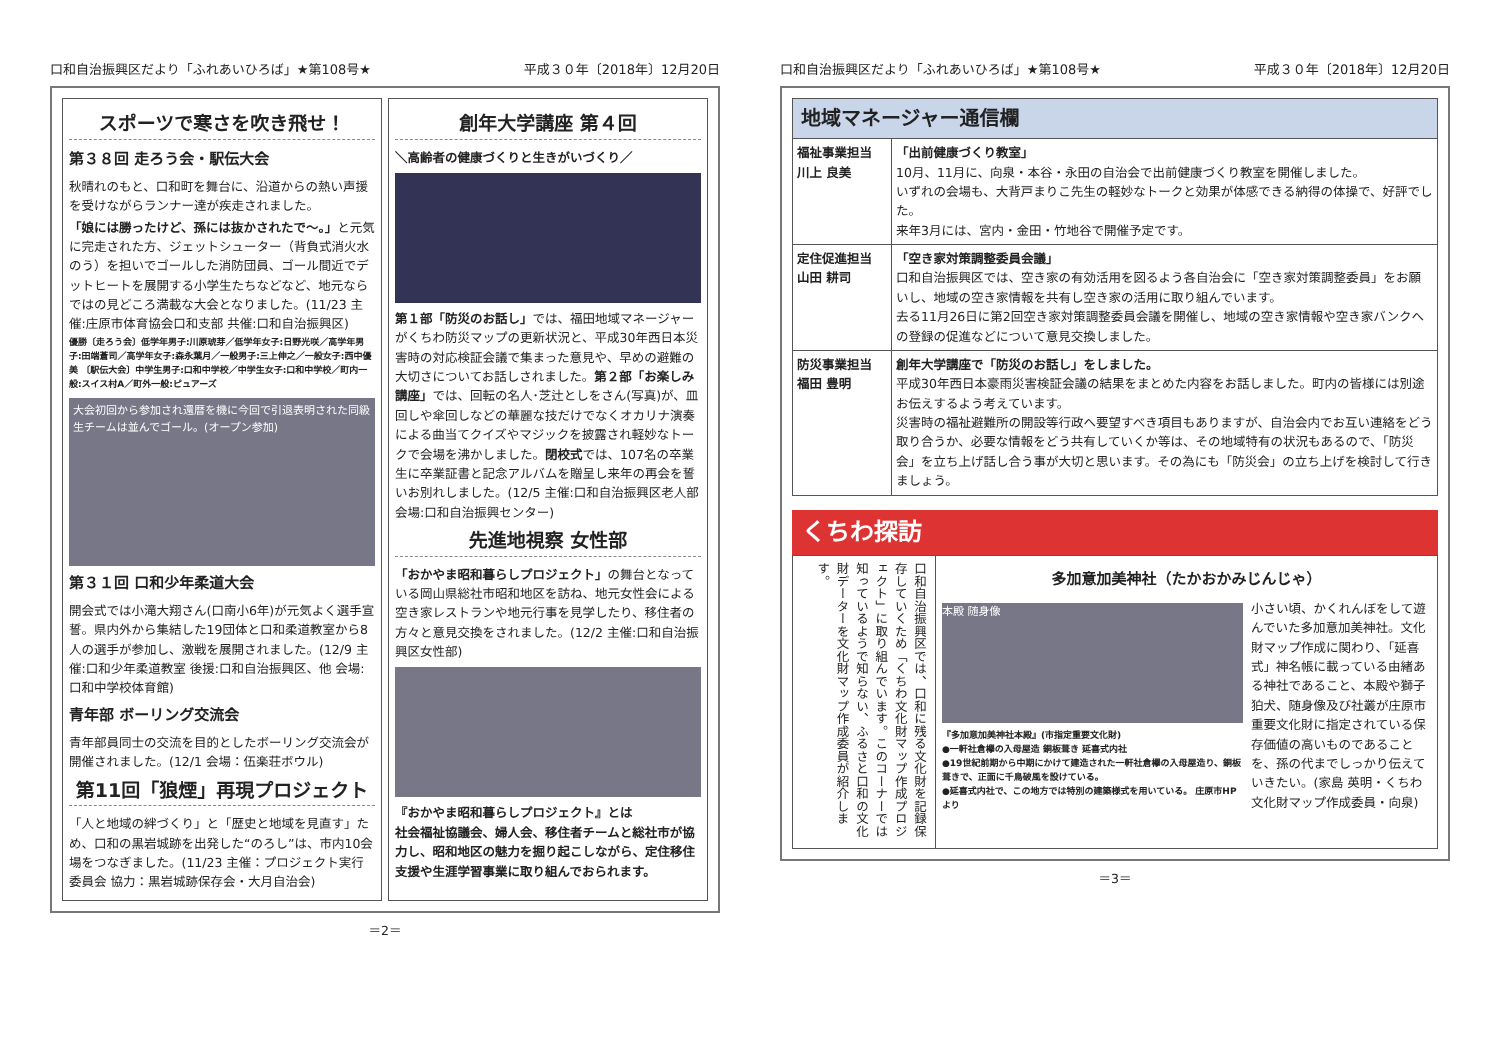口和自治振興区だより「ふれあいひろば」★第108号★ 平成３０年〔2018年〕12月20日
スポーツで寒さを吹き飛せ！
第３８回 走ろう会・駅伝大会
秋晴れのもと、口和町を舞台に、沿道からの熱い声援を受けながらランナー達が疾走されました。
「娘には勝ったけど、孫には抜かされたで〜。」と元気に完走された方、ジェットシューター（背負式消火水のう）を担いでゴールした消防団員、ゴール間近でデットヒートを展開する小学生たちなどなど、地元ならではの見どころ満載な大会となりました。(11/23 主催:庄原市体育協会口和支部 共催:口和自治振興区)
優勝〔走ろう会〕低学年男子:川原琥芽／低学年女子:日野光咲／高学年男子:田端蒼司／高学年女子:森永葉月／一般男子:三上伸之／一般女子:西中優美 〔駅伝大会〕中学生男子:口和中学校／中学生女子:口和中学校／町内一般:スイス村A／町外一般:ピュアーズ
大会初回から参加され還暦を機に今回で引退表明された同級生チームは並んでゴール。(オープン参加)
第３１回 口和少年柔道大会
開会式では小滝大翔さん(口南小6年)が元気よく選手宣誓。県内外から集結した19団体と口和柔道教室から8人の選手が参加し、激戦を展開されました。(12/9 主催:口和少年柔道教室 後援:口和自治振興区、他 会場:口和中学校体育館)
青年部 ボーリング交流会
青年部員同士の交流を目的としたボーリング交流会が開催されました。(12/1 会場：伍楽荘ボウル)
第11回「狼煙」再現プロジェクト
「人と地域の絆づくり」と「歴史と地域を見直す」ため、口和の黒岩城跡を出発した“のろし”は、市内10会場をつなぎました。(11/23 主催：プロジェクト実行委員会 協力：黒岩城跡保存会・大月自治会)
創年大学講座 第４回
＼高齢者の健康づくりと生きがいづくり／
第１部「防災のお話し」では、福田地域マネージャーがくちわ防災マップの更新状況と、平成30年西日本災害時の対応検証会議で集まった意見や、早めの避難の大切さについてお話しされました。第２部「お楽しみ講座」では、回転の名人･芝辻としをさん(写真)が、皿回しや傘回しなどの華麗な技だけでなくオカリナ演奏による曲当てクイズやマジックを披露され軽妙なトークで会場を沸かしました。閉校式では、107名の卒業生に卒業証書と記念アルバムを贈呈し来年の再会を誓いお別れしました。(12/5 主催:口和自治振興区老人部 会場:口和自治振興センター)
先進地視察 女性部
「おかやま昭和暮らしプロジェクト」の舞台となっている岡山県総社市昭和地区を訪ね、地元女性会による空き家レストランや地元行事を見学したり、移住者の方々と意見交換をされました。(12/2 主催:口和自治振興区女性部)
『おかやま昭和暮らしプロジェクト』とは
社会福祉協議会、婦人会、移住者チームと総社市が協力し、昭和地区の魅力を掘り起こしながら、定住移住支援や生涯学習事業に取り組んでおられます。
＝2＝
口和自治振興区だより「ふれあいひろば」★第108号★ 平成３０年〔2018年〕12月20日
地域マネージャー通信欄
福祉事業担当
川上 良美
「出前健康づくり教室」
10月、11月に、向泉・本谷・永田の自治会で出前健康づくり教室を開催しました。
いずれの会場も、大背戸まりこ先生の軽妙なトークと効果が体感できる納得の体操で、好評でした。
来年3月には、宮内・金田・竹地谷で開催予定です。
定住促進担当
山田 耕司
「空き家対策調整委員会議」
口和自治振興区では、空き家の有効活用を図るよう各自治会に「空き家対策調整委員」をお願いし、地域の空き家情報を共有し空き家の活用に取り組んでいます。
去る11月26日に第2回空き家対策調整委員会議を開催し、地域の空き家情報や空き家バンクへの登録の促進などについて意見交換しました。
防災事業担当
福田 豊明
創年大学講座で「防災のお話し」をしました。
平成30年西日本豪雨災害検証会議の結果をまとめた内容をお話しました。町内の皆様には別途お伝えするよう考えています。
災害時の福祉避難所の開設等行政へ要望すべき項目もありますが、自治会内でお互い連絡をどう取り合うか、必要な情報をどう共有していくか等は、その地域特有の状況もあるので、「防災会」を立ち上げ話し合う事が大切と思います。その為にも「防災会」の立ち上げを検討して行きましょう。
くちわ探訪
口和自治振興区では、口和に残る文化財を記録保存していくため「くちわ文化財マップ作成プロジェクト」に取り組んでいます。このコーナーでは知っているようで知らない、ふるさと口和の文化財データーを文化財マップ作成委員が紹介します。
多加意加美神社（たかおかみじんじゃ）
本殿 随身像
『多加意加美神社本殿』(市指定重要文化財)
●一軒社倉欅の入母屋造 銅板葺き 延喜式内社
●19世紀前期から中期にかけて建造された一軒社倉欅の入母屋造り、銅板葺きで、正面に千鳥破風を設けている。
●延喜式内社で、この地方では特別の建築様式を用いている。 庄原市HPより
小さい頃、かくれんぼをして遊んでいた多加意加美神社。文化財マップ作成に関わり、「延喜式」神名帳に載っている由緒ある神社であること、本殿や獅子狛犬、随身像及び社叢が庄原市重要文化財に指定されている保存価値の高いものであることを、孫の代までしっかり伝えていきたい。(家島 英明・くちわ文化財マップ作成委員・向泉)
＝3＝